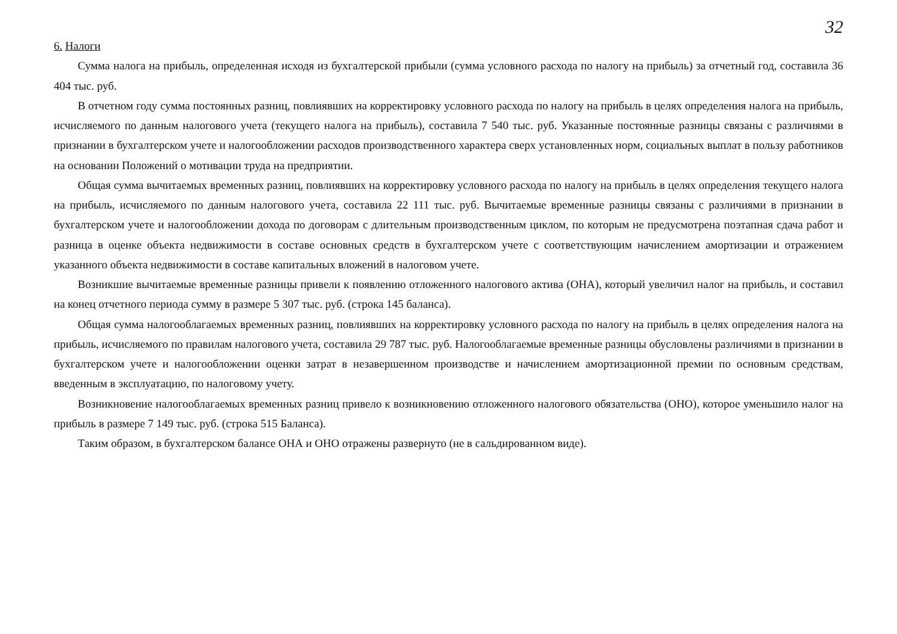32
6. Налоги
Сумма налога на прибыль, определенная исходя из бухгалтерской прибыли (сумма условного расхода по налогу на прибыль) за отчетный год, составила 36 404 тыс. руб.
В отчетном году сумма постоянных разниц, повлиявших на корректировку условного расхода по налогу на прибыль в целях определения налога на прибыль, исчисляемого по данным налогового учета (текущего налога на прибыль), составила 7 540 тыс. руб. Указанные постоянные разницы связаны с различиями в признании в бухгалтерском учете и налогообложении расходов производственного характера сверх установленных норм, социальных выплат в пользу работников на основании Положений о мотивации труда на предприятии.
Общая сумма вычитаемых временных разниц, повлиявших на корректировку условного расхода по налогу на прибыль в целях определения текущего налога на прибыль, исчисляемого по данным налогового учета, составила 22 111 тыс. руб. Вычитаемые временные разницы связаны с различиями в признании в бухгалтерском учете и налогообложении дохода по договорам с длительным производственным циклом, по которым не предусмотрена поэтапная сдача работ и разница в оценке объекта недвижимости в составе основных средств в бухгалтерском учете с соответствующим начислением амортизации и отражением указанного объекта недвижимости в составе капитальных вложений в налоговом учете.
Возникшие вычитаемые временные разницы привели к появлению отложенного налогового актива (ОНА), который увеличил налог на прибыль, и составил на конец отчетного периода сумму в размере 5 307 тыс. руб. (строка 145 баланса).
Общая сумма налогооблагаемых временных разниц, повлиявших на корректировку условного расхода по налогу на прибыль в целях определения налога на прибыль, исчисляемого по правилам налогового учета, составила 29 787 тыс. руб. Налогооблагаемые временные разницы обусловлены различиями в признании в бухгалтерском учете и налогообложении оценки затрат в незавершенном производстве и начислением амортизационной премии по основным средствам, введенным в эксплуатацию, по налоговому учету.
Возникновение налогооблагаемых временных разниц привело к возникновению отложенного налогового обязательства (ОНО), которое уменьшило налог на прибыль в размере 7 149 тыс. руб. (строка 515 Баланса).
Таким образом, в бухгалтерском балансе ОНА и ОНО отражены развернуто (не в сальдированном виде).